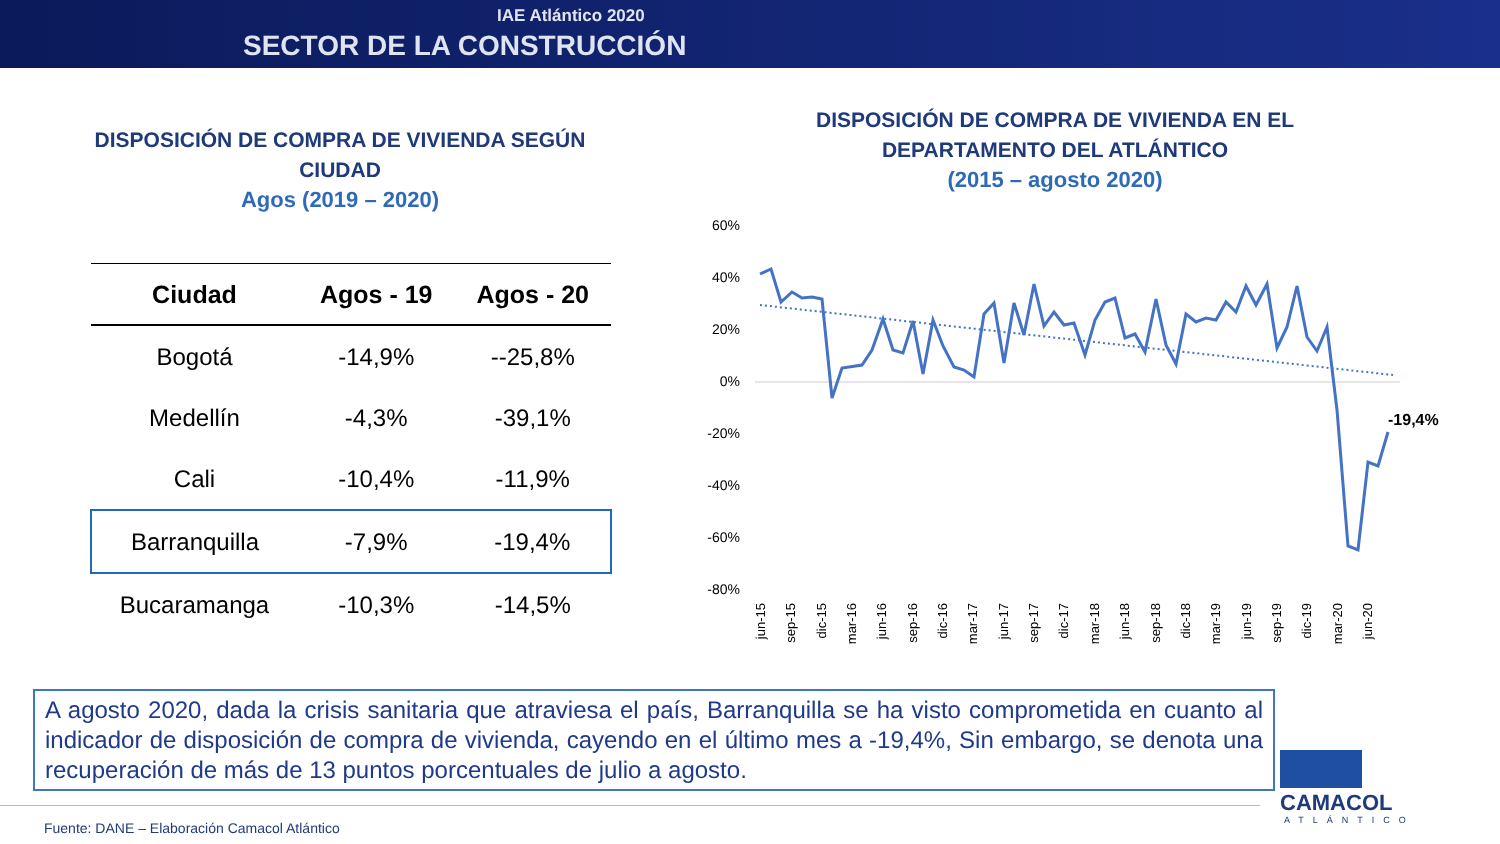IAE Atlántico 2020
SECTOR DE LA CONSTRUCCIÓN
DISPOSICIÓN DE COMPRA DE VIVIENDA SEGÚN CIUDAD
Agos (2019 – 2020)
| Ciudad | Agos - 19 | Agos - 20 |
| --- | --- | --- |
| Bogotá | -14,9% | --25,8% |
| Medellín | -4,3% | -39,1% |
| Cali | -10,4% | -11,9% |
| Barranquilla | -7,9% | -19,4% |
| Bucaramanga | -10,3% | -14,5% |
DISPOSICIÓN DE COMPRA DE VIVIENDA EN EL DEPARTAMENTO DEL ATLÁNTICO
(2015 – agosto 2020)
60%
40%
20%
0%
-20%
-40%
-60%
-80%
-19,4%
jun-15
sep-15
dic-15
mar-16
jun-16
sep-16
dic-16
mar-17
jun-17
sep-17
dic-17
mar-18
jun-18
sep-18
dic-18
mar-19
jun-19
sep-19
dic-19
mar-20
jun-20
A agosto 2020, dada la crisis sanitaria que atraviesa el país, Barranquilla se ha visto comprometida en cuanto al indicador de disposición de compra de vivienda, cayendo en el último mes a -19,4%, Sin embargo, se denota una recuperación de más de 13 puntos porcentuales de julio a agosto.
Fuente: DANE – Elaboración Camacol Atlántico
CAMACOL
ATLÁNTICO